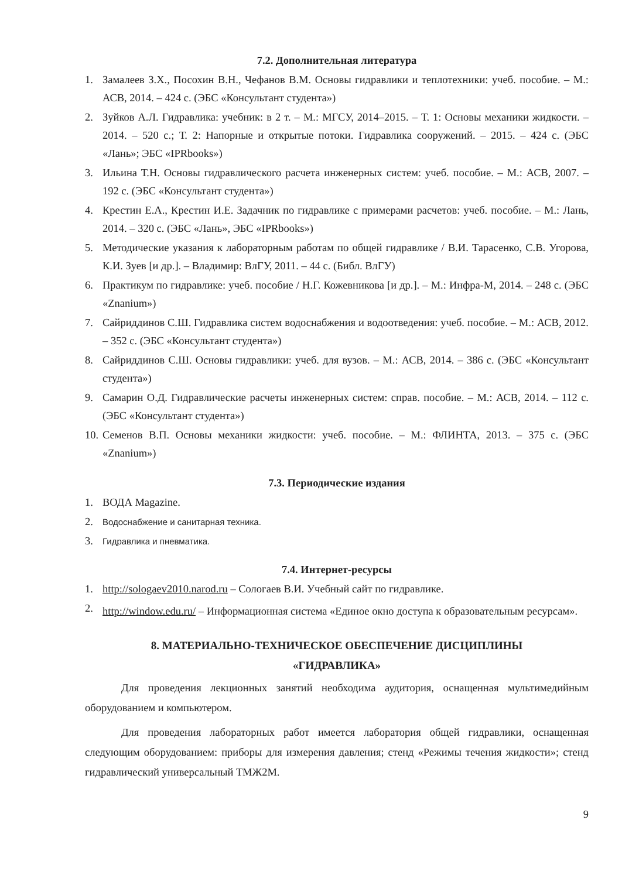7.2. Дополнительная литература
1. Замалеев З.Х., Посохин В.Н., Чефанов В.М. Основы гидравлики и теплотехники: учеб. пособие. – М.: АСВ, 2014. – 424 с. (ЭБС «Консультант студента»)
2. Зуйков А.Л. Гидравлика: учебник: в 2 т. – М.: МГСУ, 2014–2015. – Т. 1: Основы механики жидкости. – 2014. – 520 с.; Т. 2: Напорные и открытые потоки. Гидравлика сооружений. – 2015. – 424 с. (ЭБС «Лань»; ЭБС «IPRbooks»)
3. Ильина Т.Н. Основы гидравлического расчета инженерных систем: учеб. пособие. – М.: АСВ, 2007. – 192 с. (ЭБС «Консультант студента»)
4. Крестин Е.А., Крестин И.Е. Задачник по гидравлике с примерами расчетов: учеб. пособие. – М.: Лань, 2014. – 320 с. (ЭБС «Лань», ЭБС «IPRbooks»)
5. Методические указания к лабораторным работам по общей гидравлике / В.И. Тарасенко, С.В. Угорова, К.И. Зуев [и др.]. – Владимир: ВлГУ, 2011. – 44 с. (Библ. ВлГУ)
6. Практикум по гидравлике: учеб. пособие / Н.Г. Кожевникова [и др.]. – М.: Инфра-М, 2014. – 248 с. (ЭБС «Znanium»)
7. Сайриддинов С.Ш. Гидравлика систем водоснабжения и водоотведения: учеб. пособие. – М.: АСВ, 2012. – 352 с. (ЭБС «Консультант студента»)
8. Сайриддинов С.Ш. Основы гидравлики: учеб. для вузов. – М.: АСВ, 2014. – 386 с. (ЭБС «Консультант студента»)
9. Самарин О.Д. Гидравлические расчеты инженерных систем: справ. пособие. – М.: АСВ, 2014. – 112 с. (ЭБС «Консультант студента»)
10. Семенов В.П. Основы механики жидкости: учеб. пособие. – М.: ФЛИНТА, 2013. – 375 с. (ЭБС «Znanium»)
7.3. Периодические издания
1. ВОДА Magazine.
2. Водоснабжение и санитарная техника.
3. Гидравлика и пневматика.
7.4. Интернет-ресурсы
1. http://sologaev2010.narod.ru – Сологаев В.И. Учебный сайт по гидравлике.
2. http://window.edu.ru/ – Информационная система «Единое окно доступа к образовательным ресурсам».
8. МАТЕРИАЛЬНО-ТЕХНИЧЕСКОЕ ОБЕСПЕЧЕНИЕ ДИСЦИПЛИНЫ
«ГИДРАВЛИКА»
Для проведения лекционных занятий необходима аудитория, оснащенная мультимедийным оборудованием и компьютером.
Для проведения лабораторных работ имеется лаборатория общей гидравлики, оснащенная следующим оборудованием: приборы для измерения давления; стенд «Режимы течения жидкости»; стенд гидравлический универсальный ТМЖ2М.
9